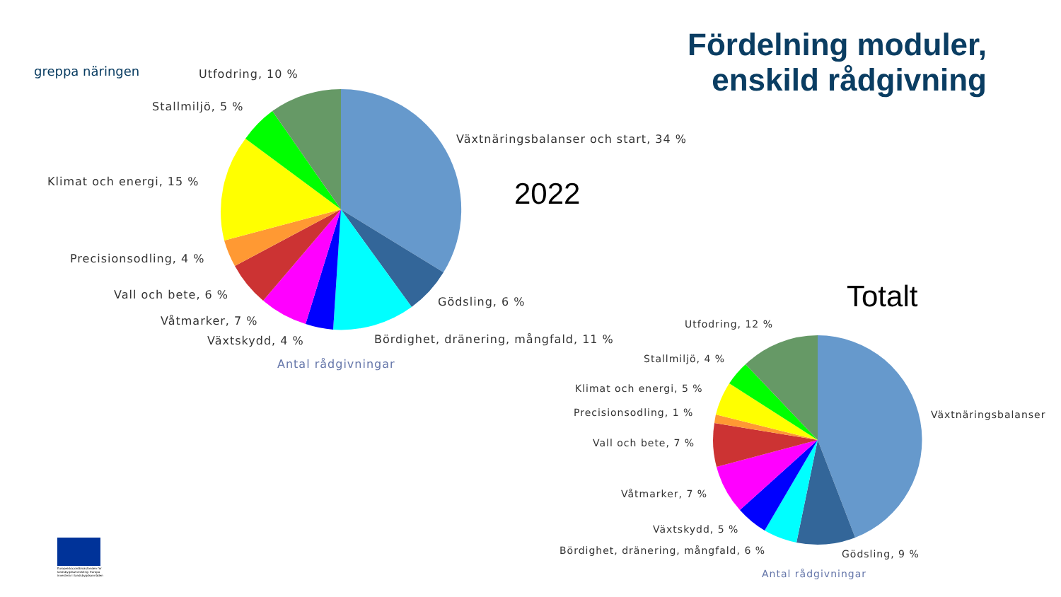greppa näringen
Fördelning moduler,
enskild rådgivning
Utfodring, 10 %
Stallmiljö, 5 %
Växtnäringsbalanser och start, 34 %
Klimat och energi, 15 % 2022
Precisionsodling, 4 %
Vall och bete, 6 %
Gödsling, 6 %
Våtmarker, 7 %
Växtskydd, 4 % Bördighet, dränering, mångfald, 11 %
Antal rådgivningar
Totalt
Utfodring, 12 %
Stallmiljö, 4 %
Klimat och energi, 5 %
Precisionsodling, 1 % Växtnäringsbalanser
Vall och bete, 7 %
Våtmarker, 7 %
Växtskydd, 5 %
Bördighet, dränering, mångfald, 6 % Gödsling, 9 %
Antal rådgivningar
Europeiska jordbruksfonden för
landsbygdsutveckling: Europa
investerar i landsbygdsområden